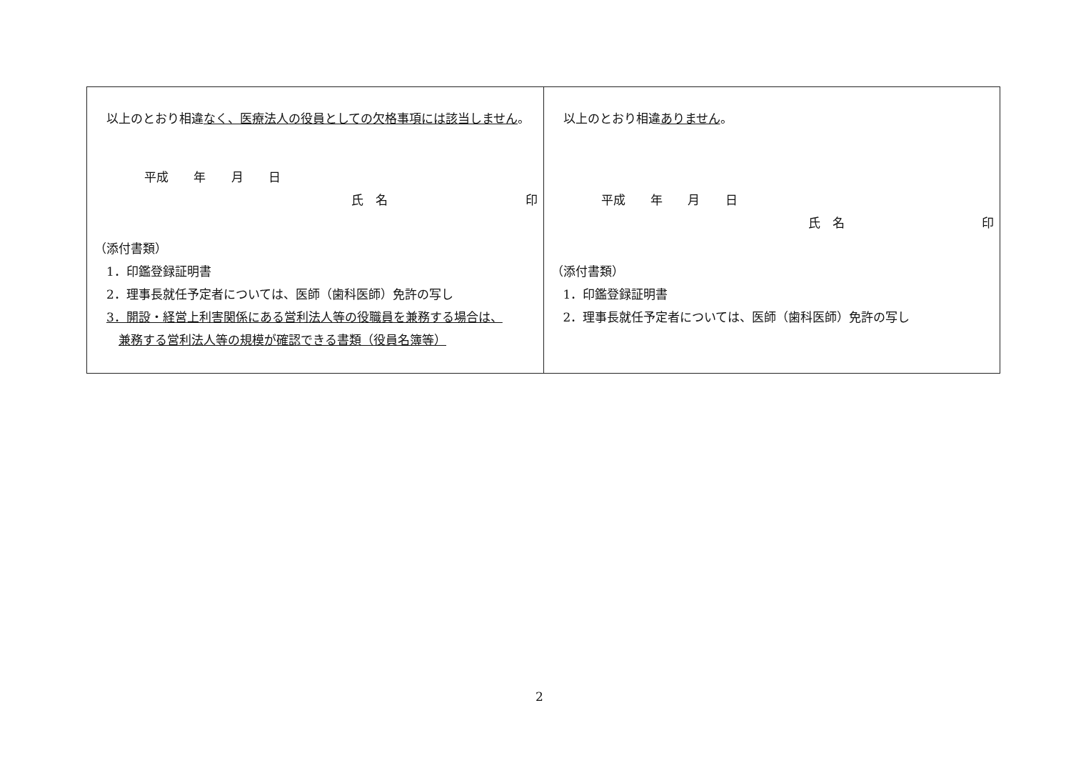| 以上のとおり相違 なく、医療法人の役員としての欠格事項には該当しません 。 平成 年 月 日 氏 名 印 （添付書類） 1．印鑑登録証明書 2．理事長就任予定者については、医師（歯科医師）免許の写し 3．開設・経営上利害関係にある営利法人等の役職員を兼務する場合は、 兼務する営利法人等の規模が確認できる書類（役員名簿等） | 以上のとおり相違 ありません 。 平成 年 月 日 氏 名 印 （添付書類） 1．印鑑登録証明書 2．理事長就任予定者については、医師（歯科医師）免許の写し |
2